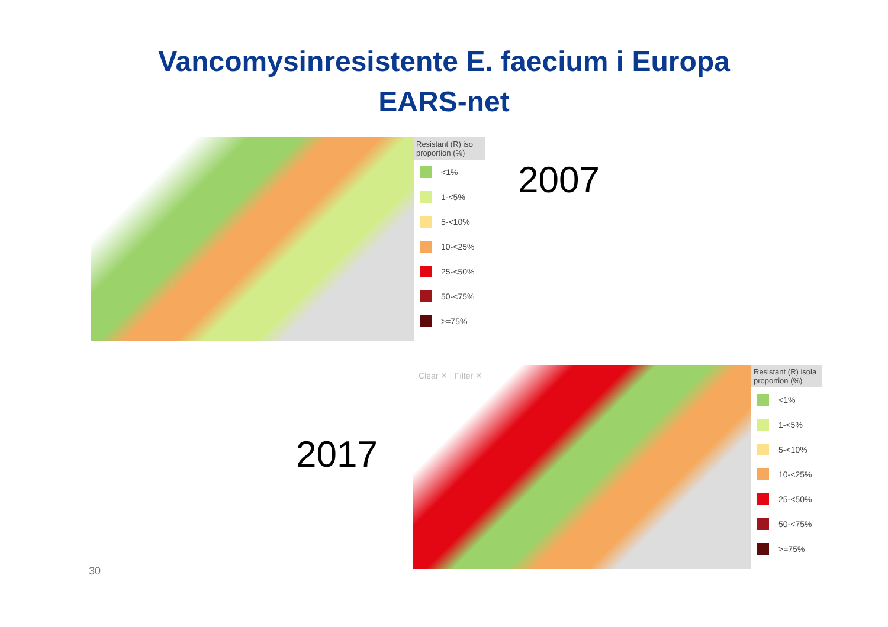Vancomysinresistente E. faecium i Europa
EARS-net
Resistant (R) iso proportion (%)
<1%
1-<5%
5-<10%
10-<25%
25-<50%
50-<75%
>=75%
2007
2017
Clear ✕ Filter ✕
Resistant (R) isola proportion (%)
<1%
1-<5%
5-<10%
10-<25%
25-<50%
50-<75%
>=75%
30